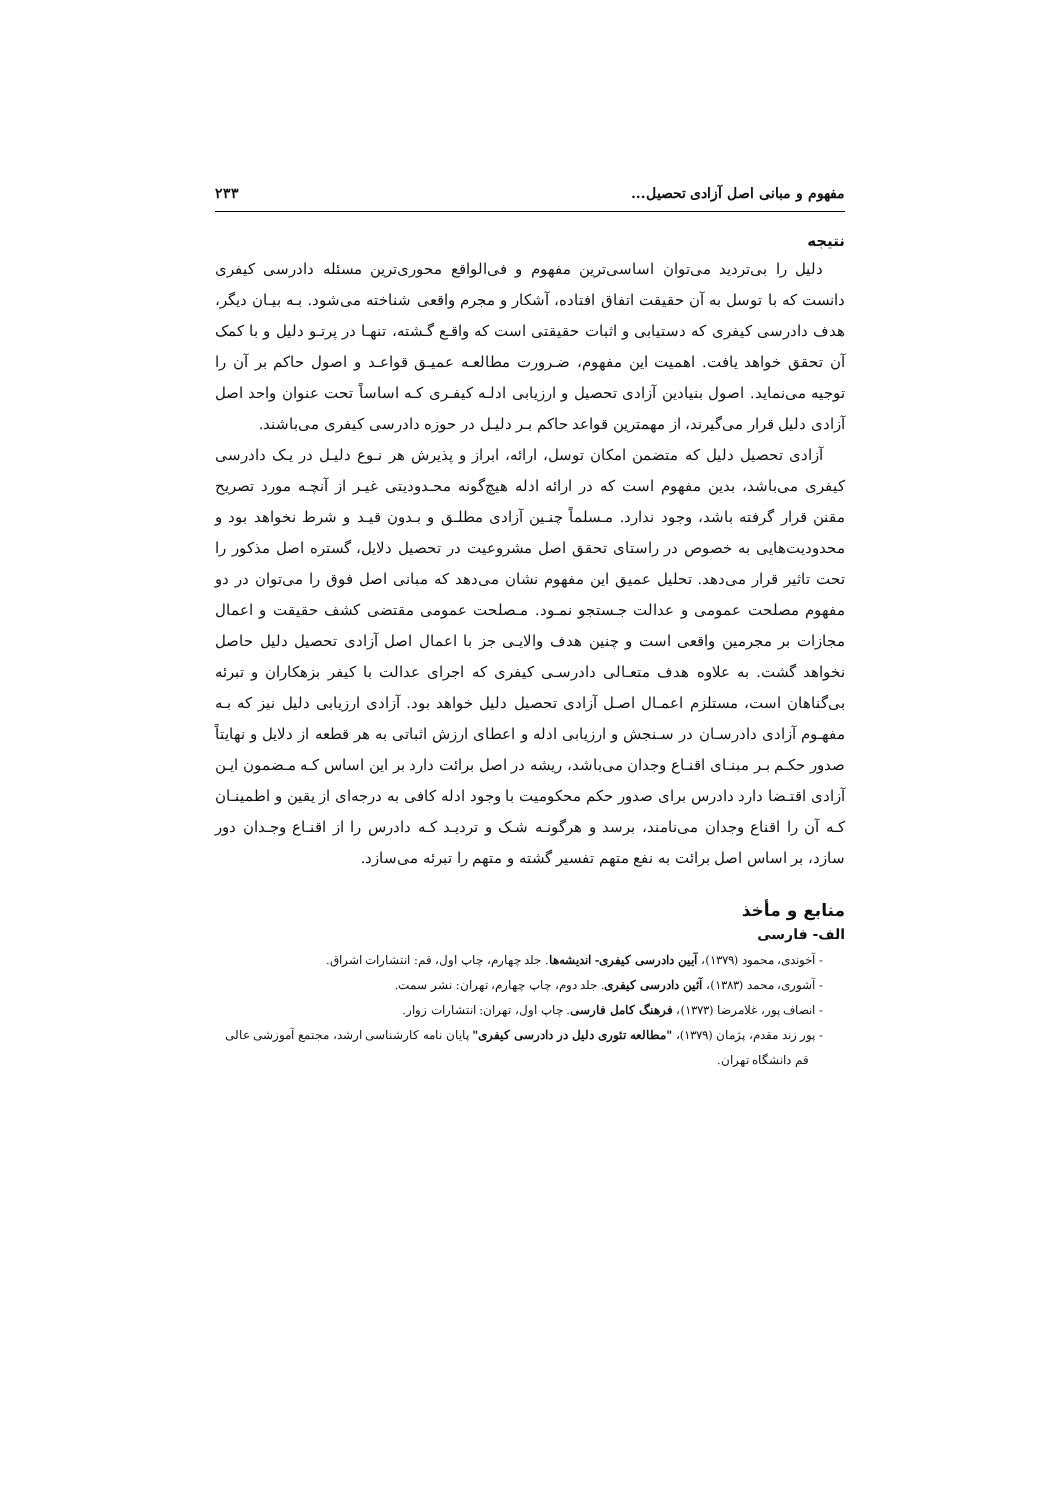مفهوم و مبانی اصل آزادی تحصیل... ۲۳۳
نتیجه
دلیل را بی‌تردید می‌توان اساسی‌ترین مفهوم و فی‌الواقع محوری‌ترین مسئله دادرسی کیفری دانست که با توسل به آن حقیقت اتفاق افتاده، آشکار و مجرم واقعی شناخته می‌شود. بـه بیـان دیگر، هدف دادرسی کیفری که دستیابی و اثبات حقیقتی است که واقـع گـشته، تنهـا در پرتـو دلیل و با کمک آن تحقق خواهد یافت. اهمیت این مفهوم، ضـرورت مطالعـه عمیـق قواعـد و اصول حاکم بر آن را توجیه می‌نماید. اصول بنیادین آزادی تحصیل و ارزیابی ادلـه کیفـری کـه اساساً تحت عنوان واحد اصل آزادی دلیل قرار می‌گیرند، از مهمترین قواعد حاکم بـر دلیـل در حوزه دادرسی کیفری می‌باشند.
آزادی تحصیل دلیل که متضمن امکان توسل، ارائه، ابراز و پذیرش هر نـوع دلیـل در یـک دادرسی کیفری می‌باشد، بدین مفهوم است که در ارائه ادله هیچ‌گونه محـدودیتی غیـر از آنچـه مورد تصریح مقنن قرار گرفته باشد، وجود ندارد. مـسلماً چنـین آزادی مطلـق و بـدون قیـد و شرط نخواهد بود و محدودیت‌هایی به خصوص در راستای تحقق اصل مشروعیت در تحصیل دلایل، گستره اصل مذکور را تحت تاثیر قرار می‌دهد. تحلیل عمیق این مفهوم نشان می‌دهد که مبانی اصل فوق را می‌توان در دو مفهوم مصلحت عمومی و عدالت جـستجو نمـود. مـصلحت عمومی مقتضی کشف حقیقت و اعمال مجازات بر مجرمین واقعی است و چنین هدف والایـی جز با اعمال اصل آزادی تحصیل دلیل حاصل نخواهد گشت. به علاوه هدف متعـالی دادرسـی کیفری که اجرای عدالت با کیفر بزهکاران و تبرئه بی‌گناهان است، مستلزم اعمـال اصـل آزادی تحصیل دلیل خواهد بود. آزادی ارزیابی دلیل نیز که بـه مفهـوم آزادی دادرسـان در سـنجش و ارزیابی ادله و اعطای ارزش اثباتی به هر قطعه از دلایل و نهایتاً صدور حکـم بـر مبنـای اقنـاع وجدان می‌باشد، ریشه در اصل برائت دارد بر این اساس کـه مـضمون ایـن آزادی اقتـضا دارد دادرس برای صدور حکم محکومیت با وجود ادله کافی به درجه‌ای از یقین و اطمینـان کـه آن را اقناع وجدان می‌نامند، برسد و هرگونـه شـک و تردیـد کـه دادرس را از اقنـاع وجـدان دور سازد، بر اساس اصل برائت به نفع متهم تفسیر گشته و متهم را تبرئه می‌سازد.
منابع و مأخذ
الف- فارسی
- آخوندی، محمود (۱۳۷۹)، آیین دادرسی کیفری- اندیشه‌ها. جلد چهارم، چاپ اول، قم: انتشارات اشراق.
- آشوری، محمد (۱۳۸۳)، آئین دادرسی کیفری. جلد دوم، چاپ چهارم، تهران: نشر سمت.
- انصاف پور، غلامرضا (۱۳۷۳)، فرهنگ کامل فارسی. چاپ اول، تهران: انتشارات زوار.
- پور زند مقدم، پژمان (۱۳۷۹)، "مطالعه تئوری دلیل در دادرسی کیفری" پایان نامه کارشناسی ارشد، مجتمع آموزشی عالی
قم دانشگاه تهران.